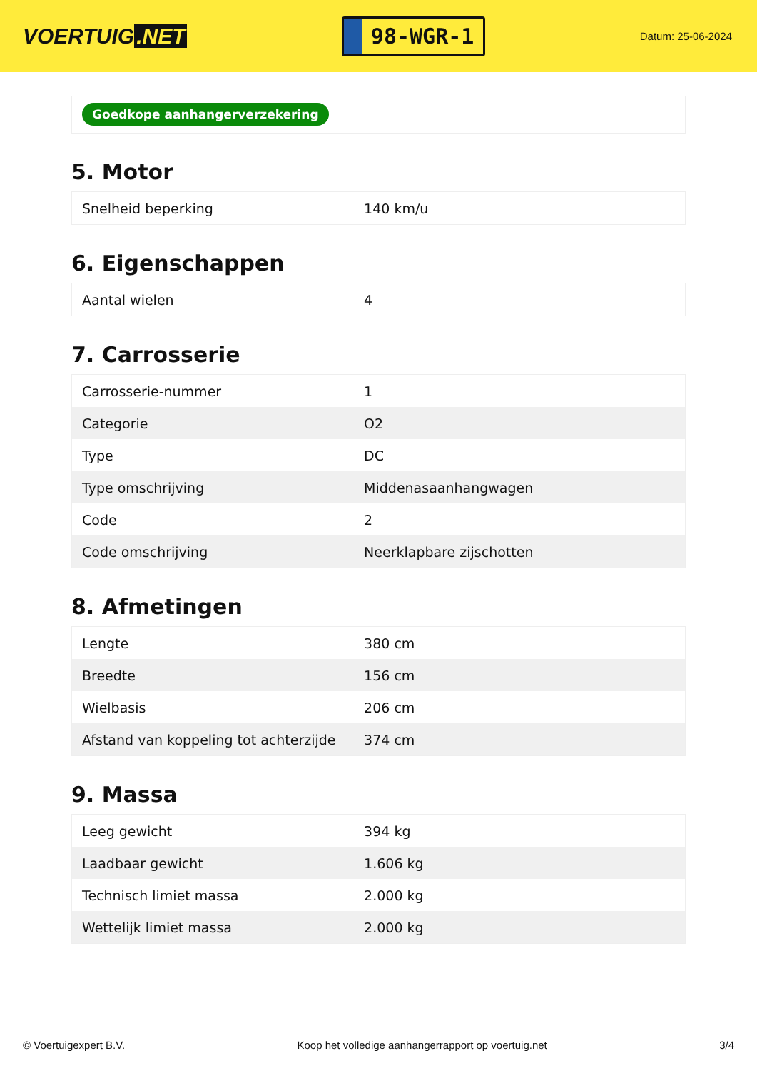VOERTUIG.NET
98-WGR-1
Datum: 25-06-2024
Goedkope aanhangerverzekering
5. Motor
| Snelheid beperking | 140 km/u |
6. Eigenschappen
| Aantal wielen | 4 |
7. Carrosserie
| Carrosserie-nummer | 1 |
| Categorie | O2 |
| Type | DC |
| Type omschrijving | Middenasaanhangwagen |
| Code | 2 |
| Code omschrijving | Neerklapbare zijschotten |
8. Afmetingen
| Lengte | 380 cm |
| Breedte | 156 cm |
| Wielbasis | 206 cm |
| Afstand van koppeling tot achterzijde | 374 cm |
9. Massa
| Leeg gewicht | 394 kg |
| Laadbaar gewicht | 1.606 kg |
| Technisch limiet massa | 2.000 kg |
| Wettelijk limiet massa | 2.000 kg |
© Voertuigexpert B.V. Koop het volledige aanhangerrapport op voertuig.net 3/4